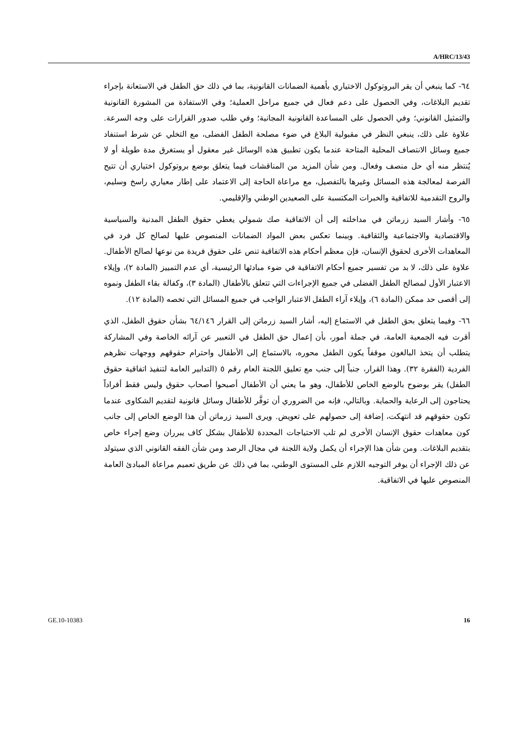A/HRC/13/43
٦٤- كما ينبغي أن يقر البروتوكول الاختياري بأهمية الضمانات القانونية، بما في ذلك حق الطفل في الاستعانة بإجراء تقديم البلاغات، وفي الحصول على دعم فعال في جميع مراحل العملية؛ وفي الاستفادة من المشورة القانونية والتمثيل القانوني؛ وفي الحصول على المساعدة القانونية المجانية؛ وفي طلب صدور القرارات على وجه السرعة. علاوة على ذلك، ينبغي النظر في مقبولية البلاغ في ضوء مصلحة الطفل الفضلى، مع التخلي عن شرط استنفاد جميع وسائل الانتصاف المحلية المتاحة عندما يكون تطبيق هذه الوسائل غير معقول أو يستغرق مدة طويلة أو لا يُنتظر منه أي حل منصف وفعال. ومن شأن المزيد من المناقشات فيما يتعلق بوضع بروتوكول اختياري أن تتيح الفرصة لمعالجة هذه المسائل وغيرها بالتفصيل، مع مراعاة الحاجة إلى الاعتماد على إطار معياري راسخ وسليم، والروح التقدمية للاتفاقية والخبرات المكتسبة على الصعيدين الوطني والإقليمي.
٦٥- وأشار السيد زرماتن في مداخلته إلى أن الاتفاقية صك شمولي يغطي حقوق الطفل المدنية والسياسية والاقتصادية والاجتماعية والثقافية. وبينما تعكس بعض المواد الضمانات المنصوص عليها لصالح كل فرد في المعاهدات الأخرى لحقوق الإنسان، فإن معظم أحكام هذه الاتفاقية تنص على حقوق فريدة من نوعها لصالح الأطفال. علاوة على ذلك، لا بد من تفسير جميع أحكام الاتفاقية في ضوء مبادئها الرئيسية، أي عدم التمييز (المادة ٢)، وإيلاء الاعتبار الأول لمصالح الطفل الفضلى في جميع الإجراءات التي تتعلق بالأطفال (المادة ٣)، وكفالة بقاء الطفل ونموه إلى أقصى حد ممكن (المادة ٦)، وإيلاء آراء الطفل الاعتبار الواجب في جميع المسائل التي تخصه (المادة ١٢).
٦٦- وفيما يتعلق بحق الطفل في الاستماع إليه، أشار السيد زرماتن إلى القرار ٦٤/١٤٦ بشأن حقوق الطفل، الذي أقرت فيه الجمعية العامة، في جملة أمور، بأن إعمال حق الطفل في التعبير عن آرائه الخاصة وفي المشاركة يتطلب أن يتخذ البالغون موقفاً يكون الطفل محوره، بالاستماع إلى الأطفال واحترام حقوقهم ووجهات نظرهم الفردية (الفقرة ٣٢). وهذا القرار، جنباً إلى جنب مع تعليق اللجنة العام رقم ٥ (التدابير العامة لتنفيذ اتفاقية حقوق الطفل) يقر بوضوح بالوضع الخاص للأطفال، وهو ما يعني أن الأطفال أصبحوا أصحاب حقوق وليس فقط أفراداً يحتاجون إلى الرعاية والحماية. وبالتالي، فإنه من الضروري أن توفَّر للأطفال وسائل قانونية لتقديم الشكاوى عندما تكون حقوقهم قد انتهكت، إضافة إلى حصولهم على تعويض. ويرى السيد زرماتن أن هذا الوضع الخاص إلى جانب كون معاهدات حقوق الإنسان الأخرى لم تلب الاحتياجات المحددة للأطفال بشكل كاف يبرران وضع إجراء خاص بتقديم البلاغات. ومن شأن هذا الإجراء أن يكمل ولاية اللجنة في مجال الرصد ومن شأن الفقه القانوني الذي سيتولد عن ذلك الإجراء أن يوفر التوجيه اللازم على المستوى الوطني، بما في ذلك عن طريق تعميم مراعاة المبادئ العامة المنصوص عليها في الاتفاقية.
GE.10-10383 16